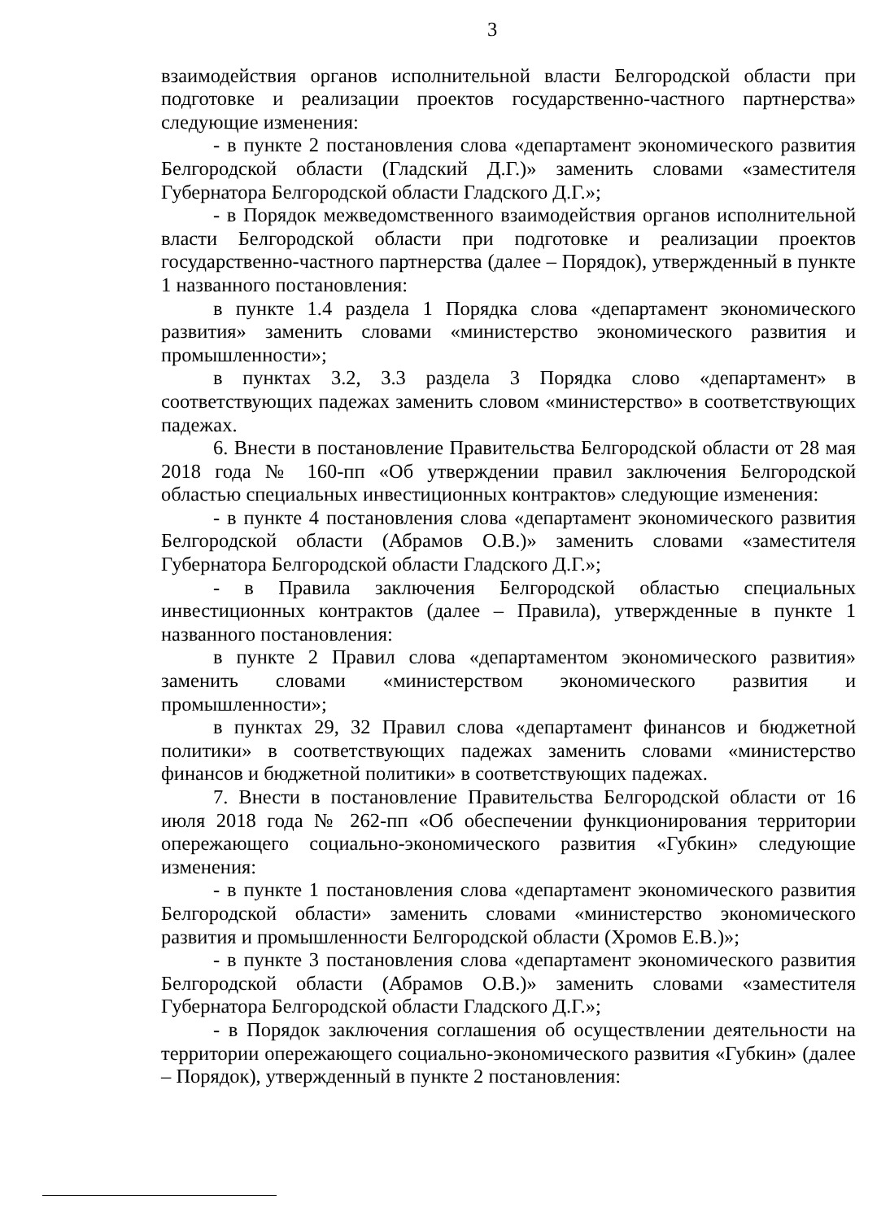3
взаимодействия органов исполнительной власти Белгородской области при подготовке и реализации проектов государственно-частного партнерства» следующие изменения:
- в пункте 2 постановления слова «департамент экономического развития Белгородской области (Гладский Д.Г.)» заменить словами «заместителя Губернатора Белгородской области Гладского Д.Г.»;
- в Порядок межведомственного взаимодействия органов исполнительной власти Белгородской области при подготовке и реализации проектов государственно-частного партнерства (далее – Порядок), утвержденный в пункте 1 названного постановления:
в пункте 1.4 раздела 1 Порядка слова «департамент экономического развития» заменить словами «министерство экономического развития и промышленности»;
в пунктах 3.2, 3.3 раздела 3 Порядка слово «департамент» в соответствующих падежах заменить словом «министерство» в соответствующих падежах.
6. Внести в постановление Правительства Белгородской области от 28 мая 2018 года № 160-пп «Об утверждении правил заключения Белгородской областью специальных инвестиционных контрактов» следующие изменения:
- в пункте 4 постановления слова «департамент экономического развития Белгородской области (Абрамов О.В.)» заменить словами «заместителя Губернатора Белгородской области Гладского Д.Г.»;
- в Правила заключения Белгородской областью специальных инвестиционных контрактов (далее – Правила), утвержденные в пункте 1 названного постановления:
в пункте 2 Правил слова «департаментом экономического развития» заменить словами «министерством экономического развития и промышленности»;
в пунктах 29, 32 Правил слова «департамент финансов и бюджетной политики» в соответствующих падежах заменить словами «министерство финансов и бюджетной политики» в соответствующих падежах.
7. Внести в постановление Правительства Белгородской области от 16 июля 2018 года № 262-пп «Об обеспечении функционирования территории опережающего социально-экономического развития «Губкин» следующие изменения:
- в пункте 1 постановления слова «департамент экономического развития Белгородской области» заменить словами «министерство экономического развития и промышленности Белгородской области (Хромов Е.В.)»;
- в пункте 3 постановления слова «департамент экономического развития Белгородской области (Абрамов О.В.)» заменить словами «заместителя Губернатора Белгородской области Гладского Д.Г.»;
- в Порядок заключения соглашения об осуществлении деятельности на территории опережающего социально-экономического развития «Губкин» (далее – Порядок), утвержденный в пункте 2 постановления: